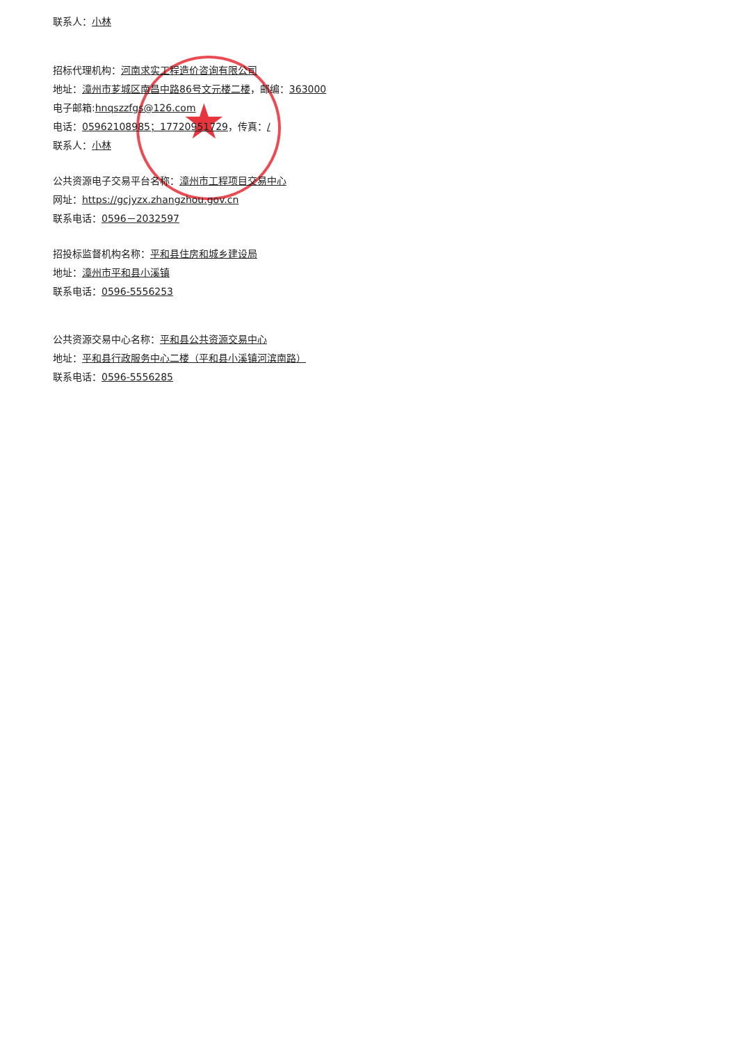★
联系人：小林
招标代理机构：河南求实工程造价咨询有限公司
地址：漳州市芗城区南昌中路86号文元楼二楼，邮编：363000
电子邮箱:hnqszzfgs@126.com
电话：05962108985；17720951729，传真：/
联系人：小林
公共资源电子交易平台名称：漳州市工程项目交易中心
网址：https://gcjyzx.zhangzhou.gov.cn
联系电话：0596－2032597
招投标监督机构名称：平和县住房和城乡建设局
地址：漳州市平和县小溪镇
联系电话：0596-5556253
公共资源交易中心名称：平和县公共资源交易中心
地址：平和县行政服务中心二楼（平和县小溪镇河滨南路）
联系电话：0596-5556285